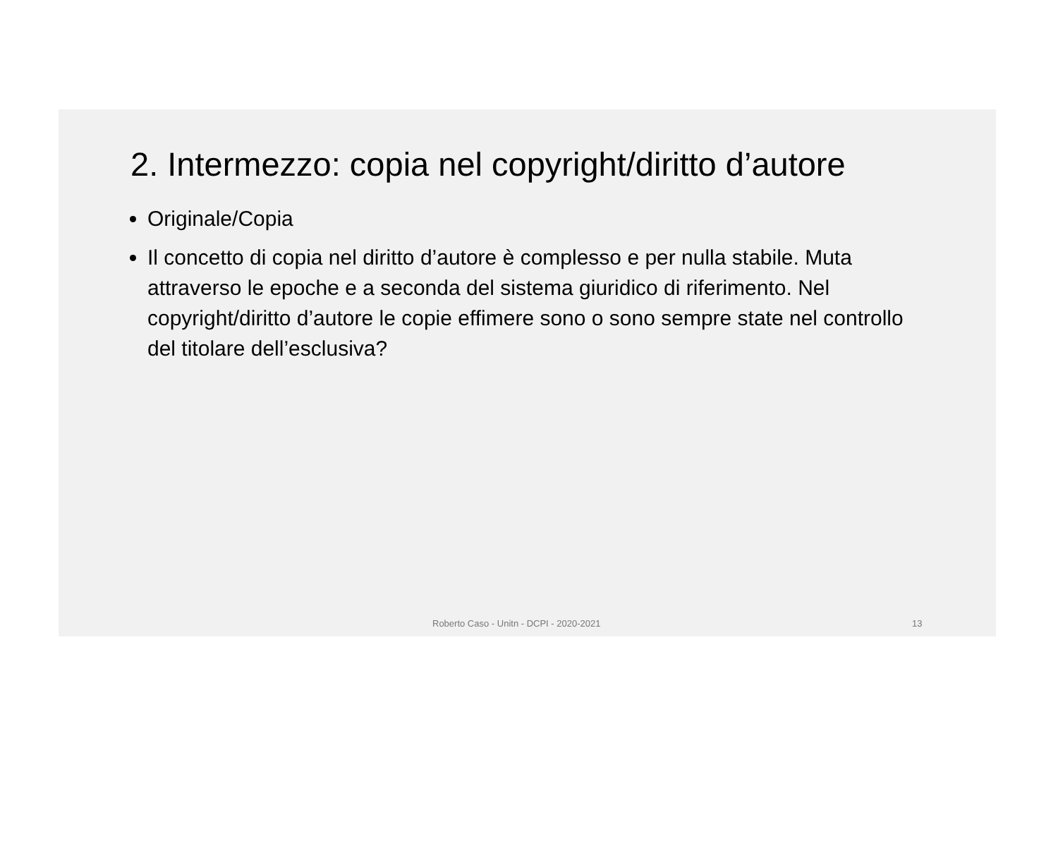2. Intermezzo: copia nel copyright/diritto d’autore
Originale/Copia
Il concetto di copia nel diritto d’autore è complesso e per nulla stabile. Muta attraverso le epoche e a seconda del sistema giuridico di riferimento. Nel copyright/diritto d’autore le copie effimere sono o sono sempre state nel controllo del titolare dell’esclusiva?
Roberto Caso - Unitn - DCPI - 2020-2021 13